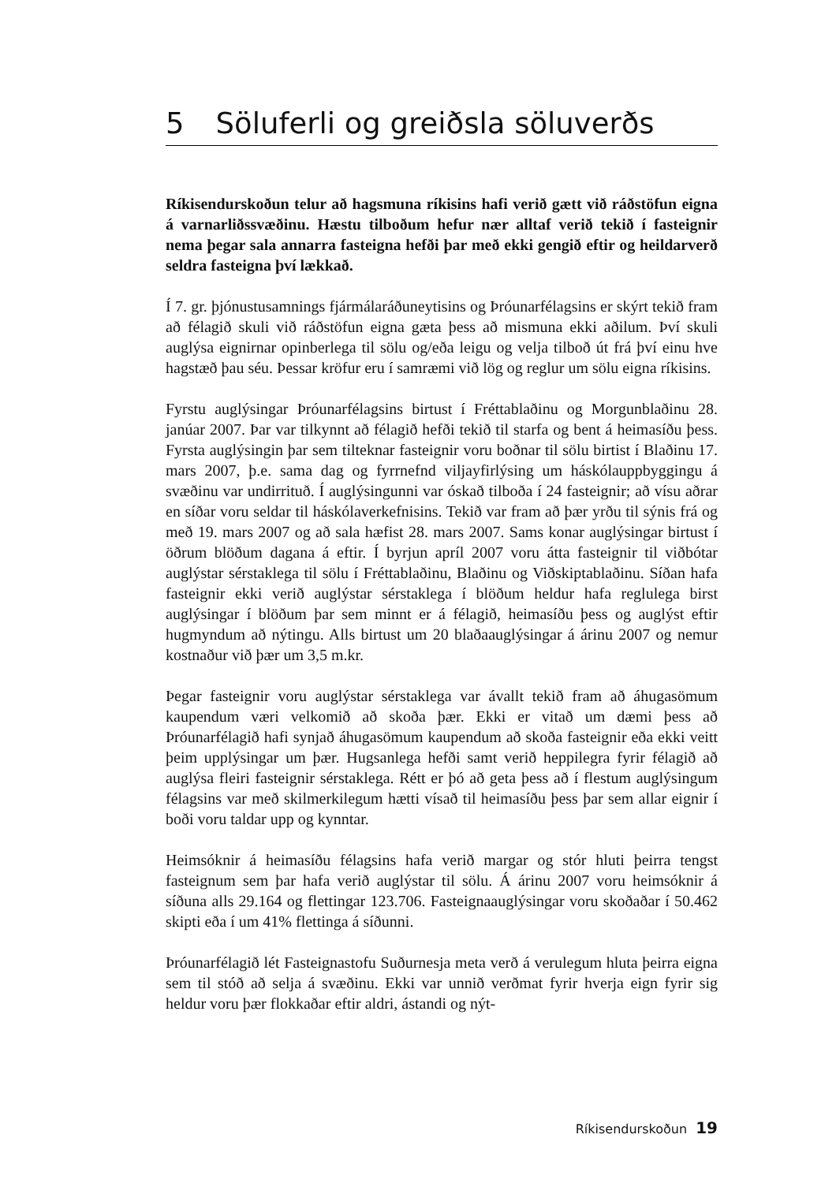5 Söluferli og greiðsla söluverðs
Ríkisendurskoðun telur að hagsmuna ríkisins hafi verið gætt við ráðstöfun eigna á varnarliðssvæðinu. Hæstu tilboðum hefur nær alltaf verið tekið í fasteignir nema þegar sala annarra fasteigna hefði þar með ekki gengið eftir og heildarverð seldra fasteigna því lækkað.
Í 7. gr. þjónustusamnings fjármálaráðuneytisins og Þróunarfélagsins er skýrt tekið fram að félagið skuli við ráðstöfun eigna gæta þess að mismuna ekki aðilum. Því skuli auglýsa eignirnar opinberlega til sölu og/eða leigu og velja tilboð út frá því einu hve hagstæð þau séu. Þessar kröfur eru í samræmi við lög og reglur um sölu eigna ríkisins.
Fyrstu auglýsingar Þróunarfélagsins birtust í Fréttablaðinu og Morgunblaðinu 28. janúar 2007. Þar var tilkynnt að félagið hefði tekið til starfa og bent á heimasíðu þess. Fyrsta auglýsingin þar sem tilteknar fasteignir voru boðnar til sölu birtist í Blaðinu 17. mars 2007, þ.e. sama dag og fyrrnefnd viljayfirlýsing um háskólauppbyggingu á svæðinu var undirrituð. Í auglýsingunni var óskað tilboða í 24 fasteignir; að vísu aðrar en síðar voru seldar til háskólaverkefnisins. Tekið var fram að þær yrðu til sýnis frá og með 19. mars 2007 og að sala hæfist 28. mars 2007. Sams konar auglýsingar birtust í öðrum blöðum dagana á eftir. Í byrjun apríl 2007 voru átta fasteignir til viðbótar auglýstar sérstaklega til sölu í Fréttablaðinu, Blaðinu og Viðskiptablaðinu. Síðan hafa fasteignir ekki verið auglýstar sérstaklega í blöðum heldur hafa reglulega birst auglýsingar í blöðum þar sem minnt er á félagið, heimasíðu þess og auglýst eftir hugmyndum að nýtingu. Alls birtust um 20 blaðaauglýsingar á árinu 2007 og nemur kostnaður við þær um 3,5 m.kr.
Þegar fasteignir voru auglýstar sérstaklega var ávallt tekið fram að áhugasömum kaupendum væri velkomið að skoða þær. Ekki er vitað um dæmi þess að Þróunarfélagið hafi synjað áhugasömum kaupendum að skoða fasteignir eða ekki veitt þeim upplýsingar um þær. Hugsanlega hefði samt verið heppilegra fyrir félagið að auglýsa fleiri fasteignir sérstaklega. Rétt er þó að geta þess að í flestum auglýsingum félagsins var með skilmerkilegum hætti vísað til heimasíðu þess þar sem allar eignir í boði voru taldar upp og kynntar.
Heimsóknir á heimasíðu félagsins hafa verið margar og stór hluti þeirra tengst fasteignum sem þar hafa verið auglýstar til sölu. Á árinu 2007 voru heimsóknir á síðuna alls 29.164 og flettingar 123.706. Fasteignaauglýsingar voru skoðaðar í 50.462 skipti eða í um 41% flettinga á síðunni.
Þróunarfélagið lét Fasteignastofu Suðurnesja meta verð á verulegum hluta þeirra eigna sem til stóð að selja á svæðinu. Ekki var unnið verðmat fyrir hverja eign fyrir sig heldur voru þær flokkaðar eftir aldri, ástandi og nýt-
Ríkisendurskoðun 19